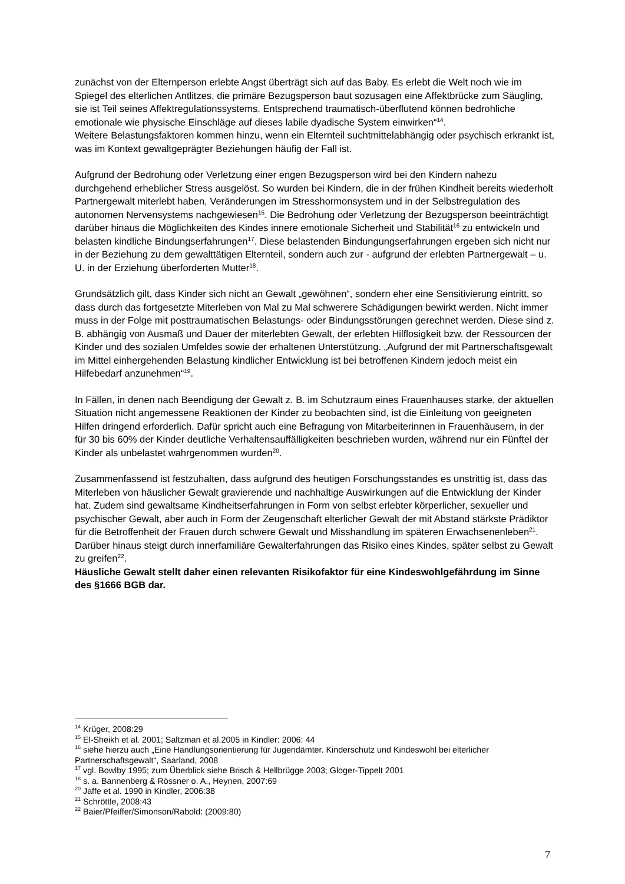zunächst von der Elternperson erlebte Angst überträgt sich auf das Baby. Es erlebt die Welt noch wie im Spiegel des elterlichen Antlitzes, die primäre Bezugsperson baut sozusagen eine Affektbrücke zum Säugling, sie ist Teil seines Affektregulationssystems. Entsprechend traumatisch-überflutend können bedrohliche emotionale wie physische Einschläge auf dieses labile dyadische System einwirken“<sup>14</sup>.
Weitere Belastungsfaktoren kommen hinzu, wenn ein Elternteil suchtmittelabhängig oder psychisch erkrankt ist, was im Kontext gewaltgeprägter Beziehungen häufig der Fall ist.
Aufgrund der Bedrohung oder Verletzung einer engen Bezugsperson wird bei den Kindern nahezu durchgehend erheblicher Stress ausgelöst. So wurden bei Kindern, die in der frühen Kindheit bereits wiederholt Partnergewalt miterlebt haben, Veränderungen im Stresshormonsystem und in der Selbstregulation des autonomen Nervensystems nachgewiesen<sup>15</sup>. Die Bedrohung oder Verletzung der Bezugsperson beeinträchtigt darüber hinaus die Möglichkeiten des Kindes innere emotionale Sicherheit und Stabilität<sup>16</sup> zu entwickeln und belasten kindliche Bindungserfahrungen<sup>17</sup>. Diese belastenden Bindungungserfahrungen ergeben sich nicht nur in der Beziehung zu dem gewalttätigen Elternteil, sondern auch zur - aufgrund der erlebten Partnergewalt – u. U. in der Erziehung überforderten Mutter<sup>18</sup>.
Grundsätzlich gilt, dass Kinder sich nicht an Gewalt „gewöhnen“, sondern eher eine Sensitivierung eintritt, so dass durch das fortgesetzte Miterleben von Mal zu Mal schwerere Schädigungen bewirkt werden. Nicht immer muss in der Folge mit posttraumatischen Belastungs- oder Bindungsstörungen gerechnet werden. Diese sind z. B. abhängig von Ausmaß und Dauer der miterlebten Gewalt, der erlebten Hilflosigkeit bzw. der Ressourcen der Kinder und des sozialen Umfeldes sowie der erhaltenen Unterstützung. „Aufgrund der mit Partnerschaftsgewalt im Mittel einhergehenden Belastung kindlicher Entwicklung ist bei betroffenen Kindern jedoch meist ein Hilfebedarf anzunehmen“<sup>19</sup>.
In Fällen, in denen nach Beendigung der Gewalt z. B. im Schutzraum eines Frauenhauses starke, der aktuellen Situation nicht angemessene Reaktionen der Kinder zu beobachten sind, ist die Einleitung von geeigneten Hilfen dringend erforderlich. Dafür spricht auch eine Befragung von Mitarbeiterinnen in Frauenhäusern, in der für 30 bis 60% der Kinder deutliche Verhaltensauffälligkeiten beschrieben wurden, während nur ein Fünftel der Kinder als unbelastet wahrgenommen wurden<sup>20</sup>.
Zusammenfassend ist festzuhalten, dass aufgrund des heutigen Forschungsstandes es unstrittig ist, dass das Miterleben von häuslicher Gewalt gravierende und nachhaltige Auswirkungen auf die Entwicklung der Kinder hat. Zudem sind gewaltsame Kindheitserfahrungen in Form von selbst erlebter körperlicher, sexueller und psychischer Gewalt, aber auch in Form der Zeugenschaft elterlicher Gewalt der mit Abstand stärkste Prädiktor für die Betroffenheit der Frauen durch schwere Gewalt und Misshandlung im späteren Erwachsenenleben<sup>21</sup>. Darüber hinaus steigt durch innerfamiliäre Gewalterfahrungen das Risiko eines Kindes, später selbst zu Gewalt zu greifen<sup>22</sup>.
Häusliche Gewalt stellt daher einen relevanten Risikofaktor für eine Kindeswohlgefährdung im Sinne des §1666 BGB dar.
<sup>14</sup> Krüger, 2008:29
<sup>15</sup> El-Sheikh et al. 2001; Saltzman et al.2005 in Kindler: 2006: 44
<sup>16</sup> siehe hierzu auch „Eine Handlungsorientierung für Jugendämter. Kinderschutz und Kindeswohl bei elterlicher Partnerschaftsgewalt“, Saarland, 2008
<sup>17</sup> vgl. Bowlby 1995; zum Überblick siehe Brisch & Hellbrügge 2003; Gloger-Tippelt 2001
<sup>18</sup> s. a. Bannenberg & Rössner o. A., Heynen, 2007:69
<sup>20</sup> Jaffe et al. 1990 in Kindler, 2006:38
<sup>21</sup> Schröttle, 2008:43
<sup>22</sup> Baier/Pfeiffer/Simonson/Rabold: (2009:80)
7